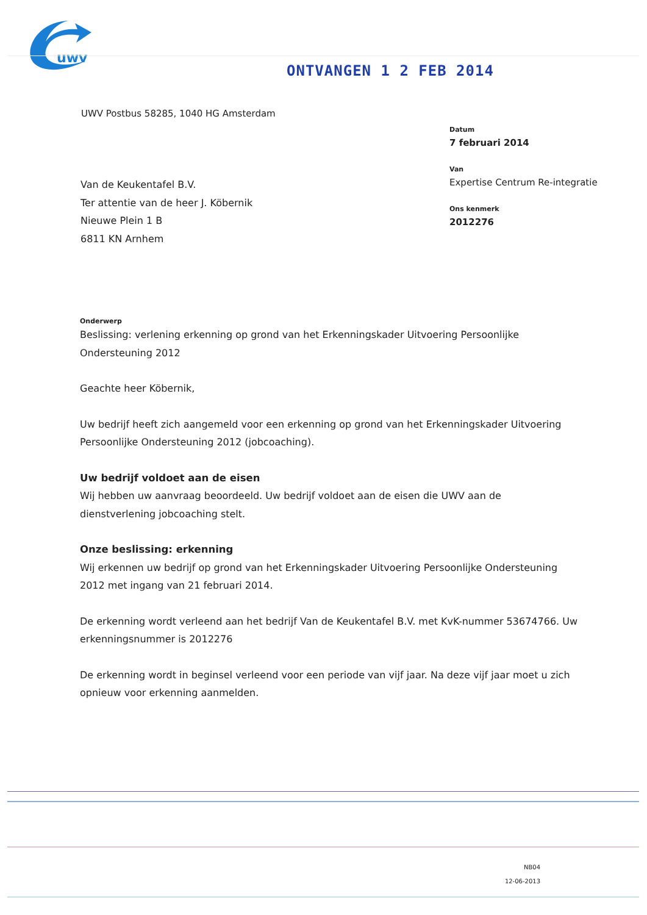uwv
ONTVANGEN 1 2 FEB 2014
UWV Postbus 58285, 1040 HG Amsterdam
Datum
7 februari 2014
Van
Expertise Centrum Re-integratie
Ons kenmerk
2012276
Van de Keukentafel B.V.
Ter attentie van de heer J. Köbernik
Nieuwe Plein 1 B
6811 KN Arnhem
Onderwerp
Beslissing: verlening erkenning op grond van het Erkenningskader Uitvoering Persoonlijke Ondersteuning 2012
Geachte heer Köbernik,
Uw bedrijf heeft zich aangemeld voor een erkenning op grond van het Erkenningskader Uitvoering Persoonlijke Ondersteuning 2012 (jobcoaching).
Uw bedrijf voldoet aan de eisen
Wij hebben uw aanvraag beoordeeld. Uw bedrijf voldoet aan de eisen die UWV aan de dienstverlening jobcoaching stelt.
Onze beslissing: erkenning
Wij erkennen uw bedrijf op grond van het Erkenningskader Uitvoering Persoonlijke Ondersteuning 2012 met ingang van 21 februari 2014.
De erkenning wordt verleend aan het bedrijf Van de Keukentafel B.V. met KvK-nummer 53674766. Uw erkenningsnummer is 2012276
De erkenning wordt in beginsel verleend voor een periode van vijf jaar. Na deze vijf jaar moet u zich opnieuw voor erkenning aanmelden.
NB04
12-06-2013